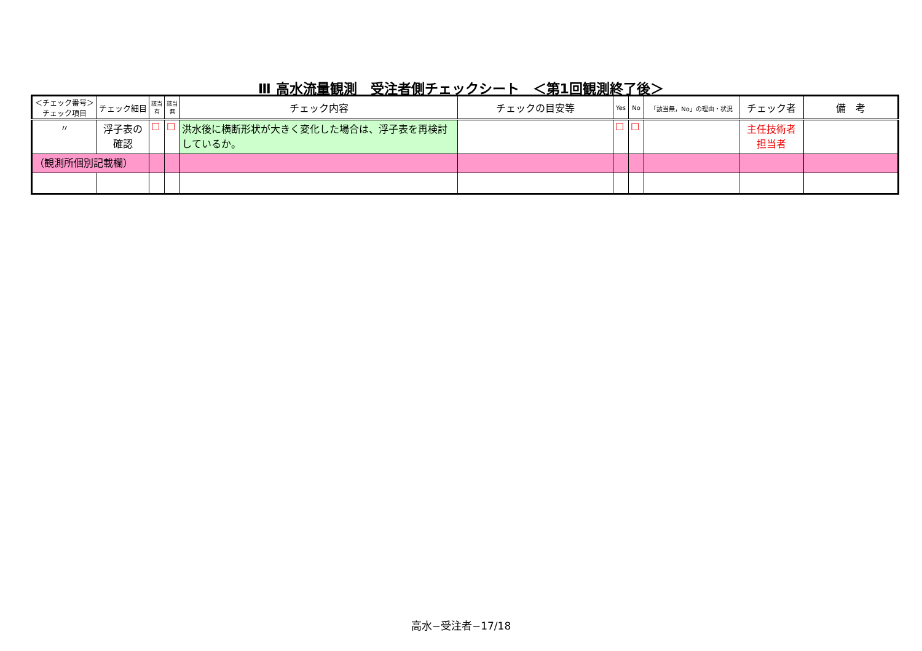Ⅲ 高水流量観測　受注者側チェックシート　＜第1回観測終了後＞
| ＜チェック番号＞ チェック項目 | チェック細目 | 該当 有 | 該当 無 | チェック内容 | チェックの目安等 | Yes | No | 「該当無，No」の理由・状況 | チェック者 | 備 考 |
| --- | --- | --- | --- | --- | --- | --- | --- | --- | --- | --- |
| 〃 | 浮子表の確認 | ☐ | ☐ | 洪水後に横断形状が大きく変化した場合は、浮子表を再検討しているか。 | | ☐ | ☐ | | 主任技術者 担当者 | |
| （観測所個別記載欄） | | | | | | | | | | |
高水−受注者−17/18